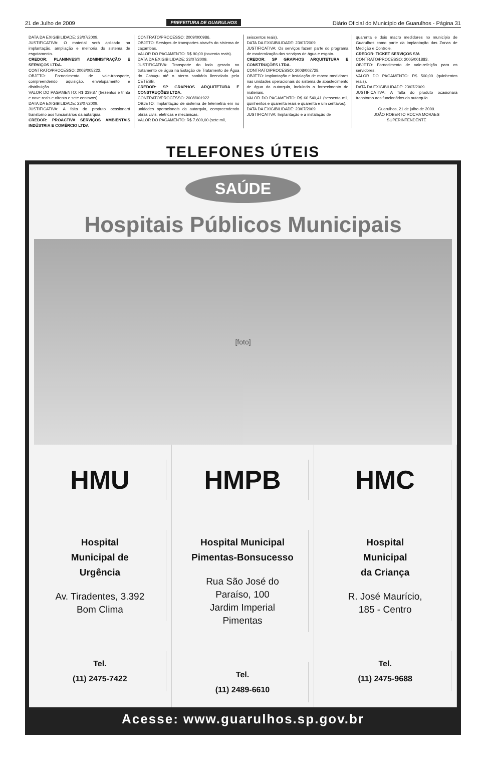21 de Julho de 2009 PREFEITURA DE GUARULHOS Diário Oficial do Município de Guarulhos - Página 31
DATA DA EXIGIBILIDADE: 23/07/2009.
JUSTIFICATIVA: O material será aplicado na implantação, ampliação e melhoria do sistema de esgotamento.
CREDOR: PLANINVESTI ADMINISTRAÇÃO E SERVIÇOS LTDA.
CONTRATO/PROCESSO: 2008/005222.
OBJETO: Fornecimento de vale-transporte, compreendendo aquisição, envelopamento e distribuição.
VALOR DO PAGAMENTO: R$ 339,87 (trezentos e trinta e nove reais e oitenta e sete centavos).
DATA DA EXIGIBILIDADE: 23/07/2009.
JUSTIFICATIVA: A falta do produto ocasionará transtorno aos funcionários da autarquia.
CREDOR: PROACTIVA SERVIÇOS AMBIENTAIS INDÚSTRIA E COMÉRCIO LTDA
CONTRATO/PROCESSO: 2009/000986.
OBJETO: Serviços de transportes através do sistema de caçambas.
VALOR DO PAGAMENTO: R$ 90,00 (noventa reais).
DATA DA EXIGIBILIDADE: 23/07/2009.
JUSTIFICATIVA: Transporte do lodo gerado no tratamento de água na Estação de Tratamento de Água do Cabuçu até o aterro sanitário licenciado pela CETESB.
CREDOR: SP GRAPHOS ARQUITETURA E CONSTRUÇÕES LTDA.
CONTRATO/PROCESSO: 2008/001922.
OBJETO: Implantação de sistema de telemetria em no unidades operacionais da autarquia, compreendendo obras civis, elétricas e mecânicas.
VALOR DO PAGAMENTO: R$ 7.600,00 (sete mil,
seiscentos reais).
DATA DA EXIGIBILIDADE: 23/07/2009.
JUSTIFICATIVA: Os serviços fazem parte do programa de modernização dos serviços de água e esgoto.
CREDOR: SP GRAPHOS ARQUITETURA E CONSTRUÇÕES LTDA.
CONTRATO/PROCESSO: 2008/002728.
OBJETO: Implantação e instalação de macro medidores nas unidades operacionais do sistema de abastecimento de água da autarquia, incluindo o fornecimento de materiais.
VALOR DO PAGAMENTO: R$ 60.540,41 (sessenta mil, quinhentos e quarenta reais e quarenta e um centavos).
DATA DA EXIGIBILIDADE: 23/07/2009.
JUSTIFICATIVA: Implantação e a instalação de
quarenta e dois macro medidores no município de Guarulhos como parte da implantação das Zonas de Medição e Controle.
CREDOR: TICKET SERVIÇOS S/A
CONTRATO/PROCESSO: 2005/001883.
OBJETO: Fornecimento de vale-refeição para os servidores.
VALOR DO PAGAMENTO: R$ 500,00 (quinhentos reais).
DATA DA EXIGIBILIDADE: 23/07/2009.
JUSTIFICATIVA: A falta do produto ocasionará transtorno aos funcionários da autarquia.
Guarulhos, 21 de julho de 2009.
JOÃO ROBERTO ROCHA MORAES
SUPERINTENDENTE
TELEFONES ÚTEIS
SAÚDE
Hospitais Públicos Municipais
[foto]
HMU
Hospital
Municipal de
Urgência
Av. Tiradentes, 3.392
Bom Clima
Tel.
(11) 2475-7422
HMPB
Hospital Municipal
Pimentas-Bonsucesso
Rua São José do
Paraíso, 100
Jardim Imperial
Pimentas
Tel.
(11) 2489-6610
HMC
Hospital
Municipal
da Criança
R. José Maurício,
185 - Centro
Tel.
(11) 2475-9688
Acesse: www.guarulhos.sp.gov.br